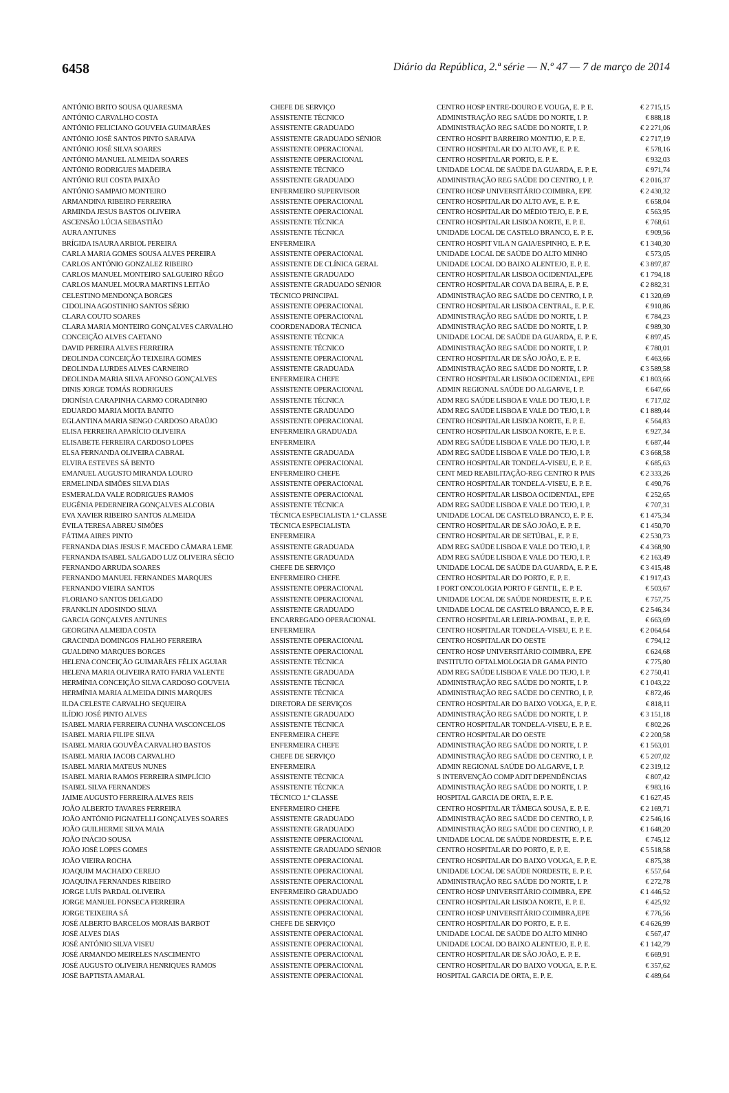6458 Diário da República, 2.ª série — N.º 47 — 7 de março de 2014
| ANTÓNIO BRITO SOUSA QUARESMA | CHEFE DE SERVIÇO | CENTRO HOSP ENTRE-DOURO E VOUGA, E. P. E. | € 2 715,15 |
| ANTÓNIO CARVALHO COSTA | ASSISTENTE TÉCNICO | ADMINISTRAÇÃO REG SAÚDE DO NORTE, I. P. | € 888,18 |
| ANTÓNIO FELICIANO GOUVEIA GUIMARÃES | ASSISTENTE GRADUADO | ADMINISTRAÇÃO REG SAÚDE DO NORTE, I. P. | € 2 271,06 |
| ANTÓNIO JOSÉ SANTOS PINTO SARAIVA | ASSISTENTE GRADUADO SÉNIOR | CENTRO HOSPIT BARREIRO MONTIJO, E. P. E. | € 2 717,19 |
| ANTÓNIO JOSÉ SILVA SOARES | ASSISTENTE OPERACIONAL | CENTRO HOSPITALAR DO ALTO AVE, E. P. E. | € 578,16 |
| ANTÓNIO MANUEL ALMEIDA SOARES | ASSISTENTE OPERACIONAL | CENTRO HOSPITALAR PORTO, E. P. E. | € 932,03 |
| ANTÓNIO RODRIGUES MADEIRA | ASSISTENTE TÉCNICO | UNIDADE LOCAL DE SAÚDE DA GUARDA, E. P. E. | € 971,74 |
| ANTÓNIO RUI COSTA PAIXÃO | ASSISTENTE GRADUADO | ADMINISTRAÇÃO REG SAÚDE DO CENTRO, I. P. | € 2 016,37 |
| ANTÓNIO SAMPAIO MONTEIRO | ENFERMEIRO SUPERVISOR | CENTRO HOSP UNIVERSITÁRIO COIMBRA, EPE | € 2 430,32 |
| ARMANDINA RIBEIRO FERREIRA | ASSISTENTE OPERACIONAL | CENTRO HOSPITALAR DO ALTO AVE, E. P. E. | € 658,04 |
| ARMINDA JESUS BASTOS OLIVEIRA | ASSISTENTE OPERACIONAL | CENTRO HOSPITALAR DO MÉDIO TEJO, E. P. E. | € 563,95 |
| ASCENSÃO LÚCIA SEBASTIÃO | ASSISTENTE TÉCNICA | CENTRO HOSPITALAR LISBOA NORTE, E. P. E. | € 768,61 |
| AURA ANTUNES | ASSISTENTE TÉCNICA | UNIDADE LOCAL DE CASTELO BRANCO, E. P. E. | € 909,56 |
| BRÍGIDA ISAURA ARBIOL PEREIRA | ENFERMEIRA | CENTRO HOSPIT VILA N GAIA/ESPINHO, E. P. E. | € 1 340,30 |
| CARLA MARIA GOMES SOUSA ALVES PEREIRA | ASSISTENTE OPERACIONAL | UNIDADE LOCAL DE SAÚDE DO ALTO MINHO | € 573,05 |
| CARLOS ANTÓNIO GONZALEZ RIBEIRO | ASSISTENTE DE CLÍNICA GERAL | UNIDADE LOCAL DO BAIXO ALENTEJO, E. P. E. | € 3 897,87 |
| CARLOS MANUEL MONTEIRO SALGUEIRO RÊGO | ASSISTENTE GRADUADO | CENTRO HOSPITALAR LISBOA OCIDENTAL,EPE | € 1 794,18 |
| CARLOS MANUEL MOURA MARTINS LEITÃO | ASSISTENTE GRADUADO SÉNIOR | CENTRO HOSPITALAR COVA DA BEIRA, E. P. E. | € 2 882,31 |
| CELESTINO MENDONÇA BORGES | TÉCNICO PRINCIPAL | ADMINISTRAÇÃO REG SAÚDE DO CENTRO, I. P. | € 1 320,69 |
| CIDOLINA AGOSTINHO SANTOS SÉRIO | ASSISTENTE OPERACIONAL | CENTRO HOSPITALAR LISBOA CENTRAL, E. P. E. | € 910,86 |
| CLARA COUTO SOARES | ASSISTENTE OPERACIONAL | ADMINISTRAÇÃO REG SAÚDE DO NORTE, I. P. | € 784,23 |
| CLARA MARIA MONTEIRO GONÇALVES CARVALHO | COORDENADORA TÉCNICA | ADMINISTRAÇÃO REG SAÚDE DO NORTE, I. P. | € 989,30 |
| CONCEIÇÃO ALVES CAETANO | ASSISTENTE TÉCNICA | UNIDADE LOCAL DE SAÚDE DA GUARDA, E. P. E. | € 897,45 |
| DAVID PEREIRA ALVES FERREIRA | ASSISTENTE TÉCNICO | ADMINISTRAÇÃO REG SAÚDE DO NORTE, I. P. | € 780,01 |
| DEOLINDA CONCEIÇÃO TEIXEIRA GOMES | ASSISTENTE OPERACIONAL | CENTRO HOSPITALAR DE SÃO JOÃO, E. P. E. | € 463,66 |
| DEOLINDA LURDES ALVES CARNEIRO | ASSISTENTE GRADUADA | ADMINISTRAÇÃO REG SAÚDE DO NORTE, I. P. | € 3 589,58 |
| DEOLINDA MARIA SILVA AFONSO GONÇALVES | ENFERMEIRA CHEFE | CENTRO HOSPITALAR LISBOA OCIDENTAL, EPE | € 1 803,66 |
| DINIS JORGE TOMÁS RODRIGUES | ASSISTENTE OPERACIONAL | ADMIN REGIONAL SAÚDE DO ALGARVE, I. P. | € 647,66 |
| DIONÍSIA CARAPINHA CARMO CORADINHO | ASSISTENTE TÉCNICA | ADM REG SAÚDE LISBOA E VALE DO TEJO, I. P. | € 717,02 |
| EDUARDO MARIA MOITA BANITO | ASSISTENTE GRADUADO | ADM REG SAÚDE LISBOA E VALE DO TEJO, I. P. | € 1 889,44 |
| EGLANTINA MARIA SENGO CARDOSO ARAÚJO | ASSISTENTE OPERACIONAL | CENTRO HOSPITALAR LISBOA NORTE, E. P. E. | € 564,83 |
| ELISA FERREIRA APARÍCIO OLIVEIRA | ENFERMEIRA GRADUADA | CENTRO HOSPITALAR LISBOA NORTE, E. P. E. | € 927,34 |
| ELISABETE FERREIRA CARDOSO LOPES | ENFERMEIRA | ADM REG SAÚDE LISBOA E VALE DO TEJO, I. P. | € 687,44 |
| ELSA FERNANDA OLIVEIRA CABRAL | ASSISTENTE GRADUADA | ADM REG SAÚDE LISBOA E VALE DO TEJO, I. P. | € 3 668,58 |
| ELVIRA ESTEVES SÁ BENTO | ASSISTENTE OPERACIONAL | CENTRO HOSPITALAR TONDELA-VISEU, E. P. E. | € 685,63 |
| EMANUEL AUGUSTO MIRANDA LOURO | ENFERMEIRO CHEFE | CENT MED REABILITAÇÃO-REG CENTRO R PAIS | € 2 333,26 |
| ERMELINDA SIMÕES SILVA DIAS | ASSISTENTE OPERACIONAL | CENTRO HOSPITALAR TONDELA-VISEU, E. P. E. | € 490,76 |
| ESMERALDA VALE RODRIGUES RAMOS | ASSISTENTE OPERACIONAL | CENTRO HOSPITALAR LISBOA OCIDENTAL, EPE | € 252,65 |
| EUGÉNIA PEDERNEIRA GONÇALVES ALCOBIA | ASSISTENTE TÉCNICA | ADM REG SAÚDE LISBOA E VALE DO TEJO, I. P. | € 707,31 |
| EVA XAVIER RIBEIRO SANTOS ALMEIDA | TÉCNICA ESPECIALISTA 1.ª CLASSE | UNIDADE LOCAL DE CASTELO BRANCO, E. P. E. | € 1 475,34 |
| ÉVILA TERESA ABREU SIMÕES | TÉCNICA ESPECIALISTA | CENTRO HOSPITALAR DE SÃO JOÃO, E. P. E. | € 1 450,70 |
| FÁTIMA AIRES PINTO | ENFERMEIRA | CENTRO HOSPITALAR DE SETÚBAL, E. P. E. | € 2 530,73 |
| FERNANDA DIAS JESUS F. MACEDO CÂMARA LEME | ASSISTENTE GRADUADA | ADM REG SAÚDE LISBOA E VALE DO TEJO, I. P. | € 4 368,90 |
| FERNANDA ISABEL SALGADO LUZ OLIVEIRA SÉCIO | ASSISTENTE GRADUADA | ADM REG SAÚDE LISBOA E VALE DO TEJO, I. P. | € 2 163,49 |
| FERNANDO ARRUDA SOARES | CHEFE DE SERVIÇO | UNIDADE LOCAL DE SAÚDE DA GUARDA, E. P. E. | € 3 415,48 |
| FERNANDO MANUEL FERNANDES MARQUES | ENFERMEIRO CHEFE | CENTRO HOSPITALAR DO PORTO, E. P. E. | € 1 917,43 |
| FERNANDO VIEIRA SANTOS | ASSISTENTE OPERACIONAL | I PORT ONCOLOGIA PORTO F GENTIL, E. P. E. | € 503,67 |
| FLORIANO SANTOS DELGADO | ASSISTENTE OPERACIONAL | UNIDADE LOCAL DE SAÚDE NORDESTE, E. P. E. | € 757,75 |
| FRANKLIN ADOSINDO SILVA | ASSISTENTE GRADUADO | UNIDADE LOCAL DE CASTELO BRANCO, E. P. E. | € 2 546,34 |
| GARCIA GONÇALVES ANTUNES | ENCARREGADO OPERACIONAL | CENTRO HOSPITALAR LEIRIA-POMBAL, E. P. E. | € 663,69 |
| GEORGINA ALMEIDA COSTA | ENFERMEIRA | CENTRO HOSPITALAR TONDELA-VISEU, E. P. E. | € 2 064,64 |
| GRACINDA DOMINGOS FIALHO FERREIRA | ASSISTENTE OPERACIONAL | CENTRO HOSPITALAR DO OESTE | € 794,12 |
| GUALDINO MARQUES BORGES | ASSISTENTE OPERACIONAL | CENTRO HOSP UNIVERSITÁRIO COIMBRA, EPE | € 624,68 |
| HELENA CONCEIÇÃO GUIMARÃES FÉLIX AGUIAR | ASSISTENTE TÉCNICA | INSTITUTO OFTALMOLOGIA DR GAMA PINTO | € 775,80 |
| HELENA MARIA OLIVEIRA RATO FARIA VALENTE | ASSISTENTE GRADUADA | ADM REG SAÚDE LISBOA E VALE DO TEJO, I. P. | € 2 750,41 |
| HERMÍNIA CONCEIÇÃO SILVA CARDOSO GOUVEIA | ASSISTENTE TÉCNICA | ADMINISTRAÇÃO REG SAÚDE DO NORTE, I. P. | € 1 043,22 |
| HERMÍNIA MARIA ALMEIDA DINIS MARQUES | ASSISTENTE TÉCNICA | ADMINISTRAÇÃO REG SAÚDE DO CENTRO, I. P. | € 872,46 |
| ILDA CELESTE CARVALHO SEQUEIRA | DIRETORA DE SERVIÇOS | CENTRO HOSPITALAR DO BAIXO VOUGA, E. P. E. | € 818,11 |
| ILÍDIO JOSÉ PINTO ALVES | ASSISTENTE GRADUADO | ADMINISTRAÇÃO REG SAÚDE DO NORTE, I. P. | € 3 151,18 |
| ISABEL MARIA FERREIRA CUNHA VASCONCELOS | ASSISTENTE TÉCNICA | CENTRO HOSPITALAR TONDELA-VISEU, E. P. E. | € 802,26 |
| ISABEL MARIA FILIPE SILVA | ENFERMEIRA CHEFE | CENTRO HOSPITALAR DO OESTE | € 2 200,58 |
| ISABEL MARIA GOUVÊA CARVALHO BASTOS | ENFERMEIRA CHEFE | ADMINISTRAÇÃO REG SAÚDE DO NORTE, I. P. | € 1 563,01 |
| ISABEL MARIA JACOB CARVALHO | CHEFE DE SERVIÇO | ADMINISTRAÇÃO REG SAÚDE DO CENTRO, I. P. | € 5 207,02 |
| ISABEL MARIA MATEUS NUNES | ENFERMEIRA | ADMIN REGIONAL SAÚDE DO ALGARVE, I. P. | € 2 319,12 |
| ISABEL MARIA RAMOS FERREIRA SIMPLÍCIO | ASSISTENTE TÉCNICA | S INTERVENÇÃO COMP ADIT DEPENDÊNCIAS | € 807,42 |
| ISABEL SILVA FERNANDES | ASSISTENTE TÉCNICA | ADMINISTRAÇÃO REG SAÚDE DO NORTE, I. P. | € 983,16 |
| JAIME AUGUSTO FERREIRA ALVES REIS | TÉCNICO 1.ª CLASSE | HOSPITAL GARCIA DE ORTA, E. P. E. | € 1 627,45 |
| JOÃO ALBERTO TAVARES FERREIRA | ENFERMEIRO CHEFE | CENTRO HOSPITALAR TÂMEGA SOUSA, E. P. E. | € 2 169,71 |
| JOÃO ANTÓNIO PIGNATELLI GONÇALVES SOARES | ASSISTENTE GRADUADO | ADMINISTRAÇÃO REG SAÚDE DO CENTRO, I. P. | € 2 546,16 |
| JOÃO GUILHERME SILVA MAIA | ASSISTENTE GRADUADO | ADMINISTRAÇÃO REG SAÚDE DO CENTRO, I. P. | € 1 648,20 |
| JOÃO INÁCIO SOUSA | ASSISTENTE OPERACIONAL | UNIDADE LOCAL DE SAÚDE NORDESTE, E. P. E. | € 745,12 |
| JOÃO JOSÉ LOPES GOMES | ASSISTENTE GRADUADO SÉNIOR | CENTRO HOSPITALAR DO PORTO, E. P. E. | € 5 518,58 |
| JOÃO VIEIRA ROCHA | ASSISTENTE OPERACIONAL | CENTRO HOSPITALAR DO BAIXO VOUGA, E. P. E. | € 875,38 |
| JOAQUIM MACHADO CEREJO | ASSISTENTE OPERACIONAL | UNIDADE LOCAL DE SAÚDE NORDESTE, E. P. E. | € 557,64 |
| JOAQUINA FERNANDES RIBEIRO | ASSISTENTE OPERACIONAL | ADMINISTRAÇÃO REG SAÚDE DO NORTE, I. P. | € 272,78 |
| JORGE LUÍS PARDAL OLIVEIRA | ENFERMEIRO GRADUADO | CENTRO HOSP UNIVERSITÁRIO COIMBRA, EPE | € 1 446,52 |
| JORGE MANUEL FONSECA FERREIRA | ASSISTENTE OPERACIONAL | CENTRO HOSPITALAR LISBOA NORTE, E. P. E. | € 425,92 |
| JORGE TEIXEIRA SÁ | ASSISTENTE OPERACIONAL | CENTRO HOSP UNIVERSITÁRIO COIMBRA,EPE | € 776,56 |
| JOSÉ ALBERTO BARCELOS MORAIS BARBOT | CHEFE DE SERVIÇO | CENTRO HOSPITALAR DO PORTO, E. P. E. | € 4 626,99 |
| JOSÉ ALVES DIAS | ASSISTENTE OPERACIONAL | UNIDADE LOCAL DE SAÚDE DO ALTO MINHO | € 567,47 |
| JOSÉ ANTÓNIO SILVA VISEU | ASSISTENTE OPERACIONAL | UNIDADE LOCAL DO BAIXO ALENTEJO, E. P. E. | € 1 142,79 |
| JOSÉ ARMANDO MEIRELES NASCIMENTO | ASSISTENTE OPERACIONAL | CENTRO HOSPITALAR DE SÃO JOÃO, E. P. E. | € 669,91 |
| JOSÉ AUGUSTO OLIVEIRA HENRIQUES RAMOS | ASSISTENTE OPERACIONAL | CENTRO HOSPITALAR DO BAIXO VOUGA, E. P. E. | € 357,62 |
| JOSÉ BAPTISTA AMARAL | ASSISTENTE OPERACIONAL | HOSPITAL GARCIA DE ORTA, E. P. E. | € 489,64 |